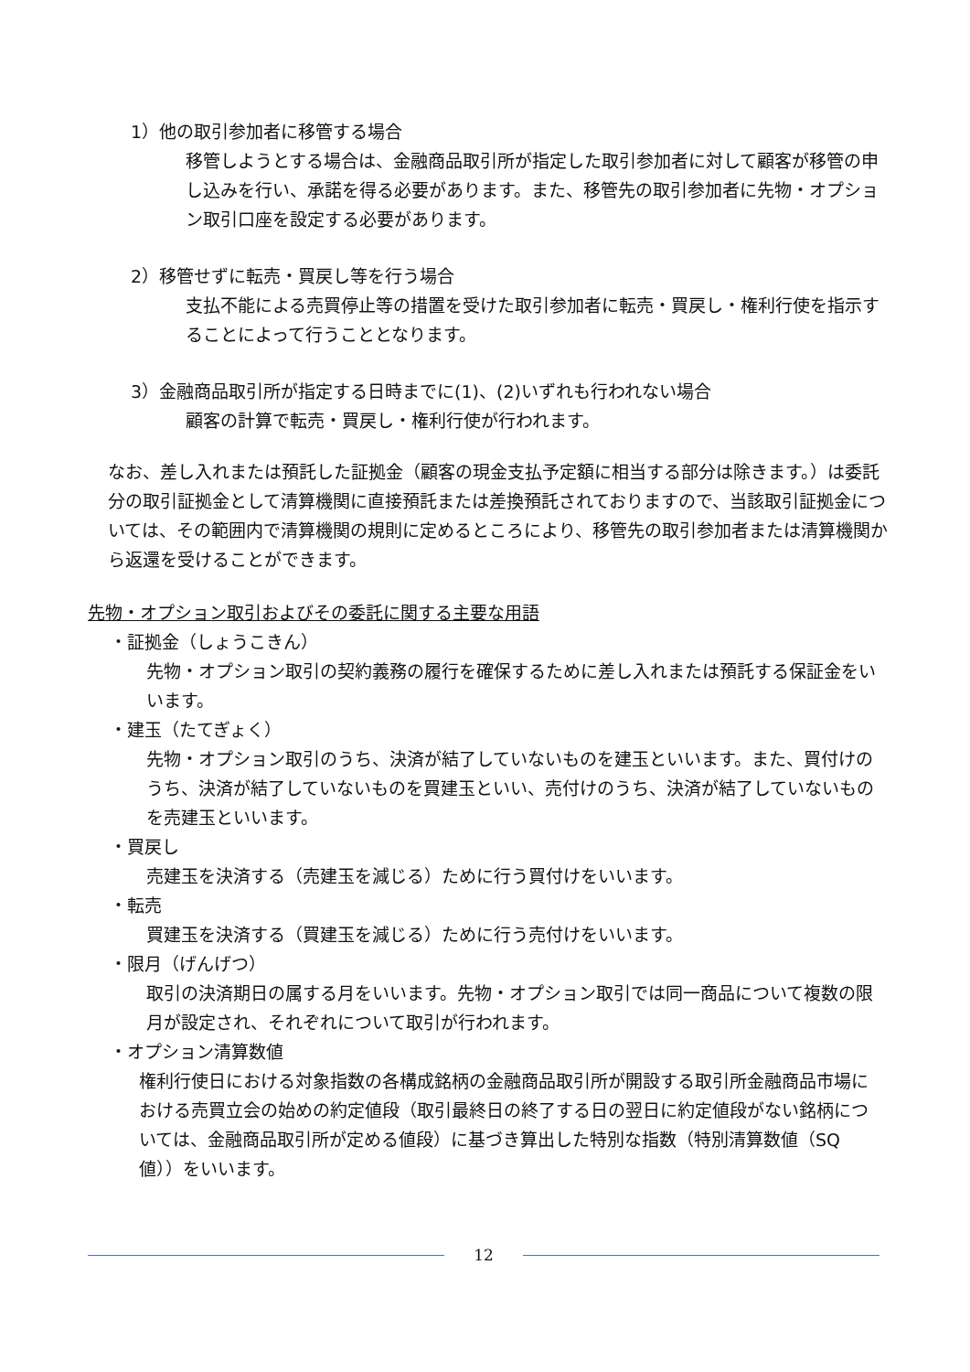1）他の取引参加者に移管する場合
移管しようとする場合は、金融商品取引所が指定した取引参加者に対して顧客が移管の申し込みを行い、承諾を得る必要があります。また、移管先の取引参加者に先物・オプション取引口座を設定する必要があります。
2）移管せずに転売・買戻し等を行う場合
支払不能による売買停止等の措置を受けた取引参加者に転売・買戻し・権利行使を指示することによって行うこととなります。
3）金融商品取引所が指定する日時までに(1)、(2)いずれも行われない場合
顧客の計算で転売・買戻し・権利行使が行われます。
なお、差し入れまたは預託した証拠金（顧客の現金支払予定額に相当する部分は除きます。）は委託分の取引証拠金として清算機関に直接預託または差換預託されておりますので、当該取引証拠金については、その範囲内で清算機関の規則に定めるところにより、移管先の取引参加者または清算機関から返還を受けることができます。
先物・オプション取引およびその委託に関する主要な用語
・証拠金（しょうこきん）
先物・オプション取引の契約義務の履行を確保するために差し入れまたは預託する保証金をいいます。
・建玉（たてぎょく）
先物・オプション取引のうち、決済が結了していないものを建玉といいます。また、買付けのうち、決済が結了していないものを買建玉といい、売付けのうち、決済が結了していないものを売建玉といいます。
・買戻し
売建玉を決済する（売建玉を減じる）ために行う買付けをいいます。
・転売
買建玉を決済する（買建玉を減じる）ために行う売付けをいいます。
・限月（げんげつ）
取引の決済期日の属する月をいいます。先物・オプション取引では同一商品について複数の限月が設定され、それぞれについて取引が行われます。
・オプション清算数値
権利行使日における対象指数の各構成銘柄の金融商品取引所が開設する取引所金融商品市場における売買立会の始めの約定値段（取引最終日の終了する日の翌日に約定値段がない銘柄については、金融商品取引所が定める値段）に基づき算出した特別な指数（特別清算数値（SQ 値））をいいます。
12